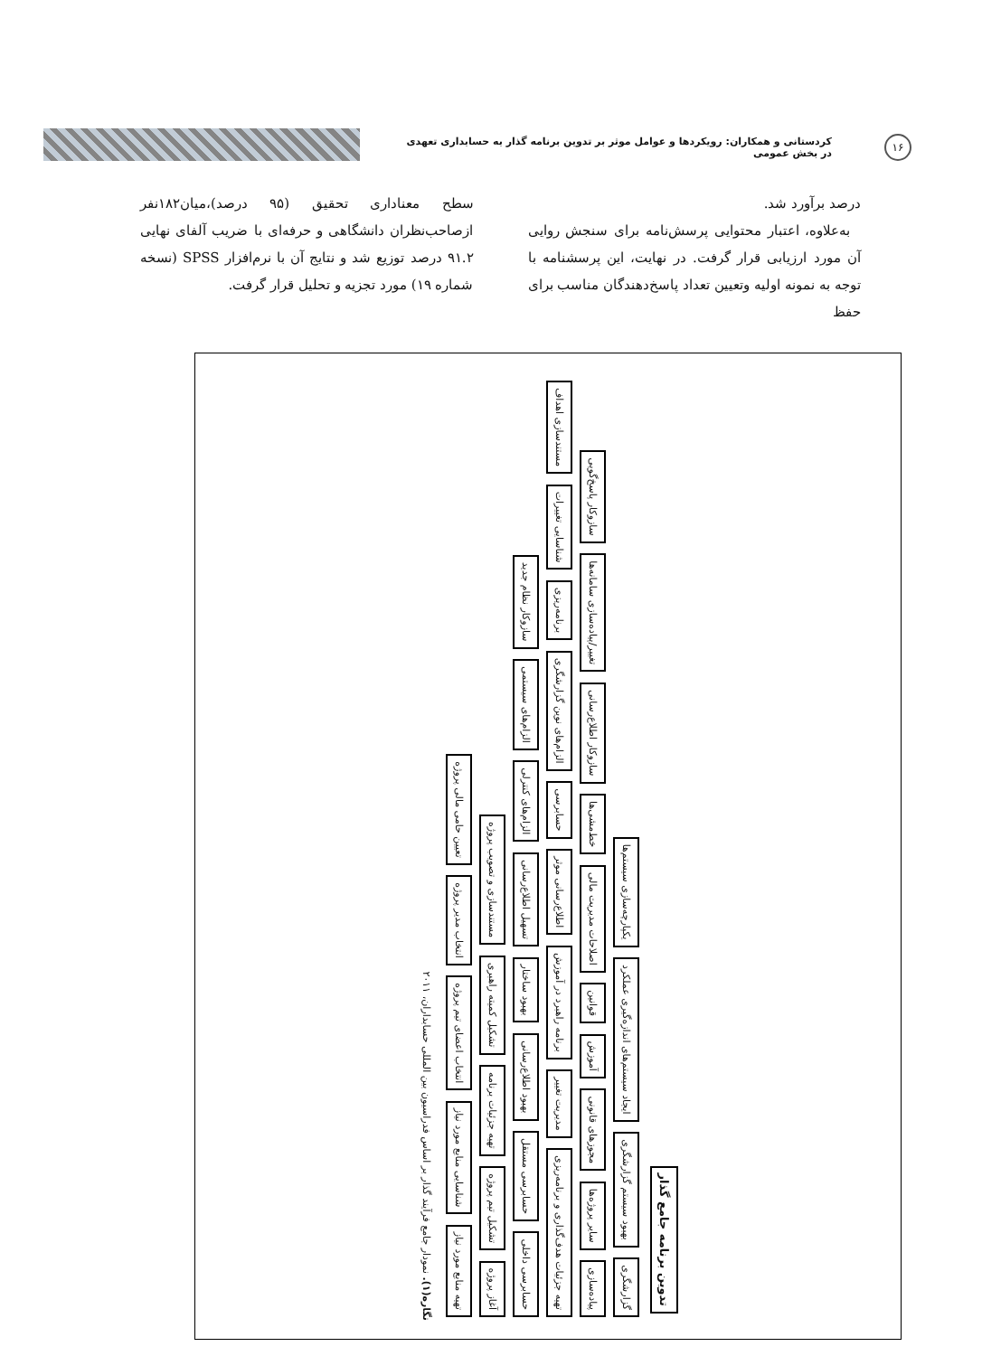۱۶
کردستانی و همکاران: رویکردها و عوامل موثر بر تدوین برنامه گذار به حسابداری تعهدی در بخش عمومی
درصد برآورد شد.
به‌علاوه، اعتبار محتوایی پرسش‌نامه برای سنجش روایی آن مورد ارزیابی قرار گرفت. در نهایت، این پرسشنامه با توجه به نمونه اولیه وتعیین تعداد پاسخ‌دهندگان مناسب برای حفظ
سطح معناداری تحقیق (۹۵ درصد)،میان۱۸۲نفر ازصاحب‌نظران دانشگاهی و حرفه‌ای با ضریب آلفای نهایی ۹۱.۲ درصد توزیع شد و نتایج آن با نرم‌افزار SPSS (نسخه شماره ۱۹) مورد تجزیه و تحلیل قرار گرفت.
تدوین برنامه جامع گذار
گزارشگری بهبود سیستم گزارشگری ایجاد سیستم‌های اندازه‌گیری عملکرد یکپارچه‌سازی سیستم‌ها
پیاده‌سازی سایر پروژه‌ها مجوزهای قانونی آموزش قوانین اصلاحات مدیریت مالی خط‌مشی‌ها سازوکار اطلاع‌رسانی تغییر/پیاده‌سازی سامانه‌ها سازوکار پاسخ‌گویی
تهیه جزئیات هدف‌گذاری و برنامه‌ریزی مدیریت تغییر برنامه راهبرد در آموزش اطلاع‌رسانی موثر حسابرسی الزام‌های نوین گزارشگری برنامه‌ریزی شناسایی تغییرات مستندسازی اهداف
حسابرسی داخلی حسابرسی مستقل بهبود اطلاع‌رسانی بهبود ساختار تسهیل اطلاع‌رسانی الزام‌های کنترلی الزام‌های سیستمی سازوکار نظام جدید
آغاز پروژه تشکیل تیم پروژه تهیه جزئیات برنامه تشکیل کمیته راهبری مستندسازی و تصویب پروژه
تهیه منابع مورد نیاز شناسایی منابع مورد نیاز انتخاب اعضای تیم پروژه انتخاب مدیر پروژه تعیین حامی مالی پروژه
نگاره(۱). نمودار جامع فرآیند گذار بر اساس فدراسیون بین المللی حسابداران، ۲۰۱۱